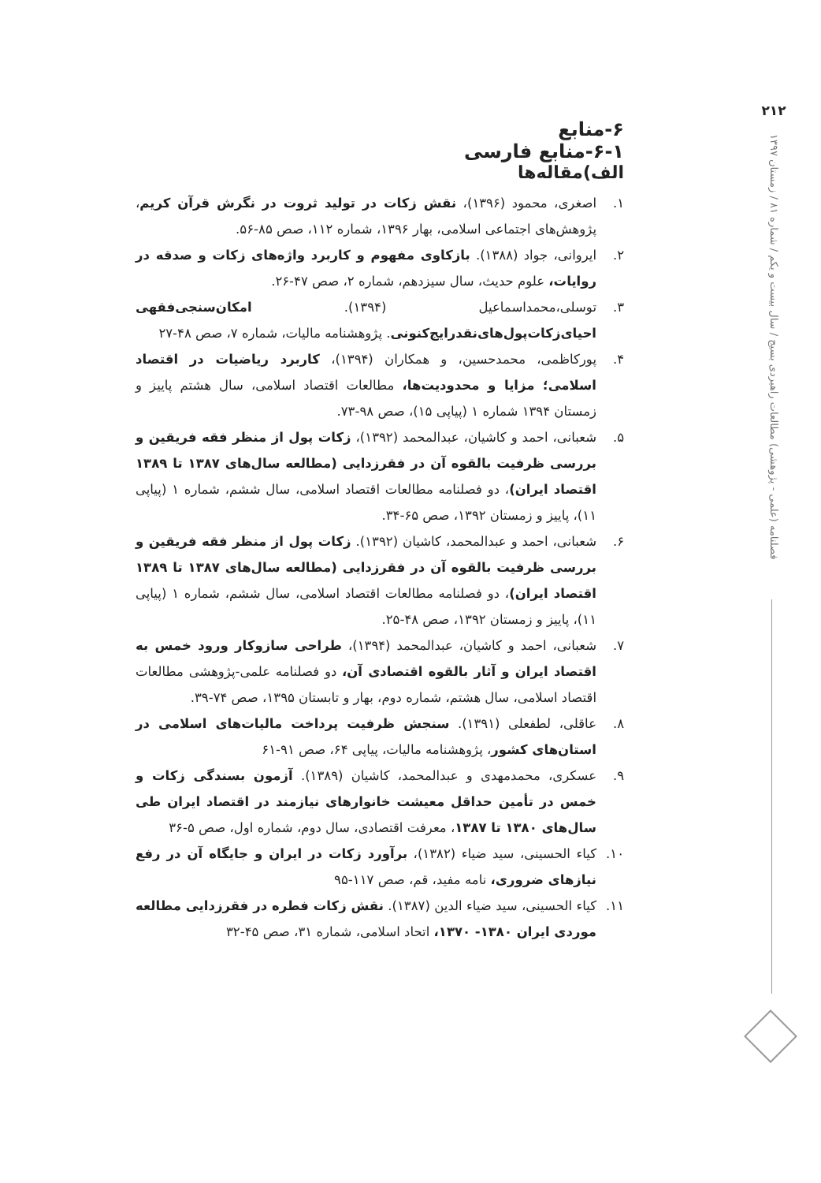۲۱۲
فصلنامه (علمی - پژوهشی) مطالعات راهبردی بسیج / سال بیست و یکم / شماره ۸۱ / زمستان ۱۳۹۷
۶-منابع
۶-۱-منابع فارسی
الف)مقاله‌ها
۱. اصغری، محمود (۱۳۹۶)، نقش زکات در تولید ثروت در نگرش قرآن کریم، پژوهش‌های اجتماعی اسلامی، بهار ۱۳۹۶، شماره ۱۱۲، صص ۸۵-۵۶.
۲. ایروانی، جواد (۱۳۸۸). بازکاوی مفهوم و کاربرد واژه‌های زکات و صدقه در روایات، علوم حدیث، سال سیزدهم، شماره ۲، صص ۴۷-۲۶.
۳. توسلی،محمداسماعیل (۱۳۹۴). امکان‌سنجی‌فقهی احیای‌زکات‌پول‌های‌نقدرایج‌کنونی. پژوهشنامه مالیات، شماره ۷، صص ۴۸-۲۷
۴. پورکاظمی، محمدحسین، و همکاران (۱۳۹۴)، کاربرد ریاضیات در اقتصاد اسلامی؛ مزایا و محدودیت‌ها، مطالعات اقتصاد اسلامی، سال هشتم پاییز و زمستان ۱۳۹۴ شماره ۱ (پیاپی ۱۵)، صص ۹۸-۷۳.
۵. شعبانی، احمد و کاشیان، عبدالمحمد (۱۳۹۲)، زکات پول از منظر فقه فریقین و بررسی ظرفیت بالقوه آن در فقرزدایی (مطالعه سال‌های ۱۳۸۷ تا ۱۳۸۹ اقتصاد ایران)، دو فصلنامه مطالعات اقتصاد اسلامی، سال ششم، شماره ۱ (پیاپی ۱۱)، پاییز و زمستان ۱۳۹۲، صص ۶۵-۳۴.
۶. شعبانی، احمد و عبدالمحمد، کاشیان (۱۳۹۲). زکات پول از منظر فقه فریقین و بررسی ظرفیت بالقوه آن در فقرزدایی (مطالعه سال‌های ۱۳۸۷ تا ۱۳۸۹ اقتصاد ایران)، دو فصلنامه مطالعات اقتصاد اسلامی، سال ششم، شماره ۱ (پیاپی ۱۱)، پاییز و زمستان ۱۳۹۲، صص ۴۸-۲۵.
۷. شعبانی، احمد و کاشیان، عبدالمحمد (۱۳۹۴)، طراحی سازوکار ورود خمس به اقتصاد ایران و آثار بالقوه اقتصادی آن، دو فصلنامه علمی-پژوهشی مطالعات اقتصاد اسلامی، سال هشتم، شماره دوم، بهار و تابستان ۱۳۹۵، صص ۷۴-۳۹.
۸. عاقلی، لطفعلی (۱۳۹۱). سنجش ظرفیت پرداخت مالیات‌های اسلامی در استان‌های کشور، پژوهشنامه مالیات، پیاپی ۶۴، صص ۹۱-۶۱
۹. عسکری، محمدمهدی و عبدالمحمد، کاشیان (۱۳۸۹). آزمون بسندگی زکات و خمس در تأمین حداقل معیشت خانوارهای نیازمند در اقتصاد ایران طی سال‌های ۱۳۸۰ تا ۱۳۸۷، معرفت اقتصادی، سال دوم، شماره اول، صص ۵-۳۶
۱۰. کیاء الحسینی، سید ضیاء (۱۳۸۲)، برآورد زکات در ایران و جایگاه آن در رفع نیازهای ضروری، نامه مفید، قم، صص ۱۱۷-۹۵
۱۱. کیاء الحسینی، سید ضیاء الدین (۱۳۸۷). نقش زکات فطره در فقرزدایی مطالعه موردی ایران ۱۳۸۰- ۱۳۷۰، اتحاد اسلامی، شماره ۳۱، صص ۴۵-۳۲